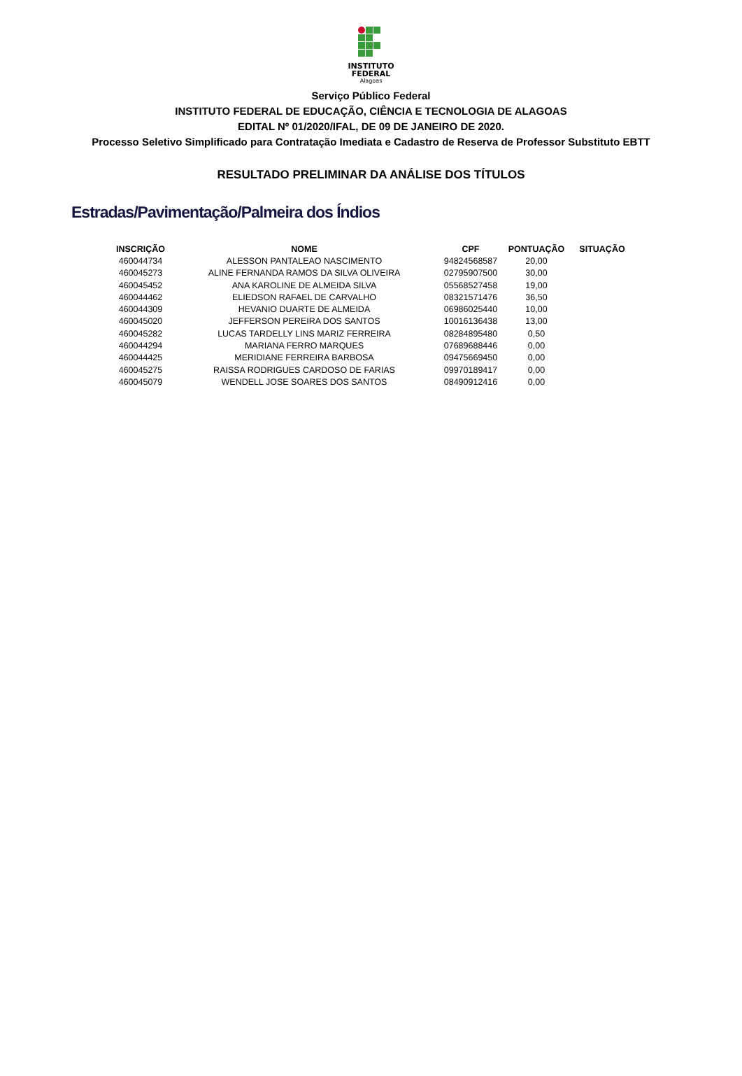INSTITUTO
FEDERAL
Alagoas
Serviço Público Federal
INSTITUTO FEDERAL DE EDUCAÇÃO, CIÊNCIA E TECNOLOGIA DE ALAGOAS
EDITAL Nº 01/2020/IFAL, DE 09 DE JANEIRO DE 2020.
Processo Seletivo Simplificado para Contratação Imediata e Cadastro de Reserva de Professor Substituto EBTT
RESULTADO PRELIMINAR DA ANÁLISE DOS TÍTULOS
Estradas/Pavimentação/Palmeira dos Índios
| INSCRIÇÃO | NOME | CPF | PONTUAÇÃO | SITUAÇÃO |
| --- | --- | --- | --- | --- |
| 460044734 | ALESSON PANTALEAO NASCIMENTO | 94824568587 | 20,00 | |
| 460045273 | ALINE FERNANDA RAMOS DA SILVA OLIVEIRA | 02795907500 | 30,00 | |
| 460045452 | ANA KAROLINE DE ALMEIDA SILVA | 05568527458 | 19,00 | |
| 460044462 | ELIEDSON RAFAEL DE CARVALHO | 08321571476 | 36,50 | |
| 460044309 | HEVANIO DUARTE DE ALMEIDA | 06986025440 | 10,00 | |
| 460045020 | JEFFERSON PEREIRA DOS SANTOS | 10016136438 | 13,00 | |
| 460045282 | LUCAS TARDELLY LINS MARIZ FERREIRA | 08284895480 | 0,50 | |
| 460044294 | MARIANA FERRO MARQUES | 07689688446 | 0,00 | |
| 460044425 | MERIDIANE FERREIRA BARBOSA | 09475669450 | 0,00 | |
| 460045275 | RAISSA RODRIGUES CARDOSO DE FARIAS | 09970189417 | 0,00 | |
| 460045079 | WENDELL JOSE SOARES DOS SANTOS | 08490912416 | 0,00 | |